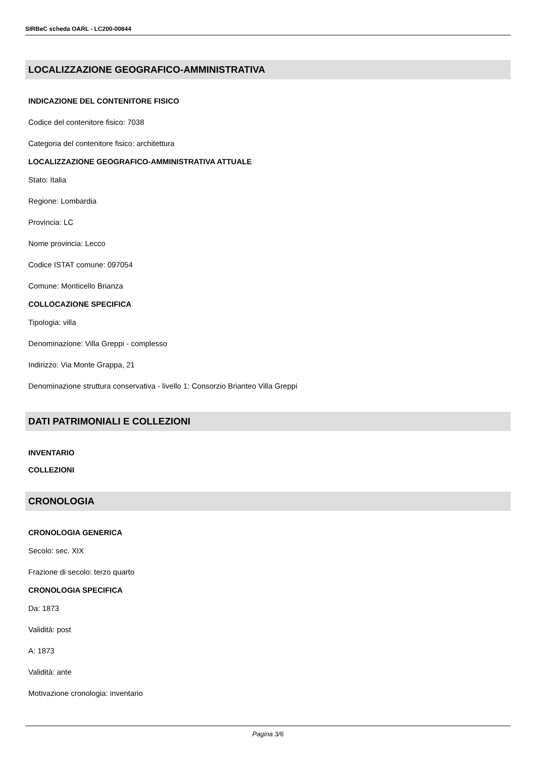SIRBeC scheda OARL - LC200-00844
LOCALIZZAZIONE GEOGRAFICO-AMMINISTRATIVA
INDICAZIONE DEL CONTENITORE FISICO
Codice del contenitore fisico: 7038
Categoria del contenitore fisico: architettura
LOCALIZZAZIONE GEOGRAFICO-AMMINISTRATIVA ATTUALE
Stato: Italia
Regione: Lombardia
Provincia: LC
Nome provincia: Lecco
Codice ISTAT comune: 097054
Comune: Monticello Brianza
COLLOCAZIONE SPECIFICA
Tipologia: villa
Denominazione: Villa Greppi - complesso
Indirizzo: Via Monte Grappa, 21
Denominazione struttura conservativa - livello 1: Consorzio Brianteo Villa Greppi
DATI PATRIMONIALI E COLLEZIONI
INVENTARIO
COLLEZIONI
CRONOLOGIA
CRONOLOGIA GENERICA
Secolo: sec. XIX
Frazione di secolo: terzo quarto
CRONOLOGIA SPECIFICA
Da: 1873
Validità: post
A: 1873
Validità: ante
Motivazione cronologia: inventario
Pagina 3/6